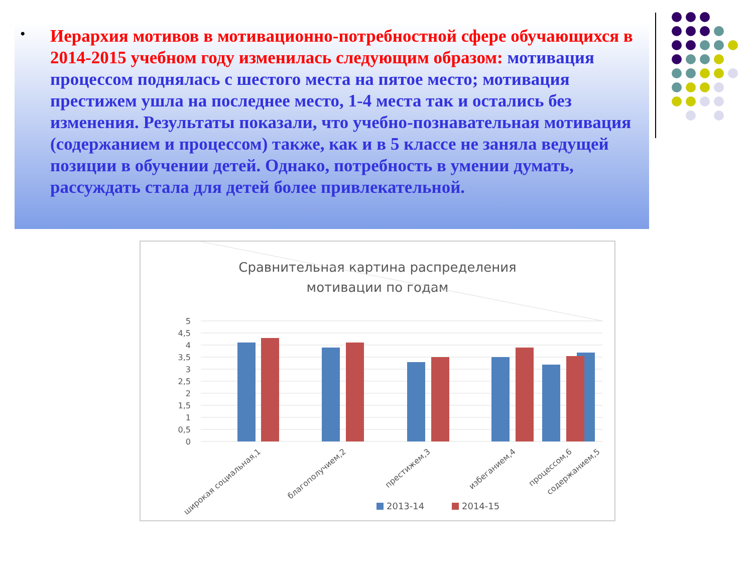•
Иерархия мотивов в мотивационно-потребностной сфере обучающихся в 2014-2015 учебном году изменилась следующим образом: мотивация процессом поднялась с шестого места на пятое место; мотивация престижем ушла на последнее место, 1-4 места так и остались без изменения. Результаты показали, что учебно-познавательная мотивация (содержанием и процессом) также, как и в 5 классе не заняла ведущей позиции в обучении детей. Однако, потребность в умении думать, рассуждать стала для детей более привлекательной.
Сравнительная картина распределения
мотивации по годам
5
4,5
4
3,5
3
2,5
2
1,5
1
0,5
0
широкая социальная,1
благополучием,2
престижем,3
избеганием,4
содержанием,5
2013-14
2014-15
процессом,6